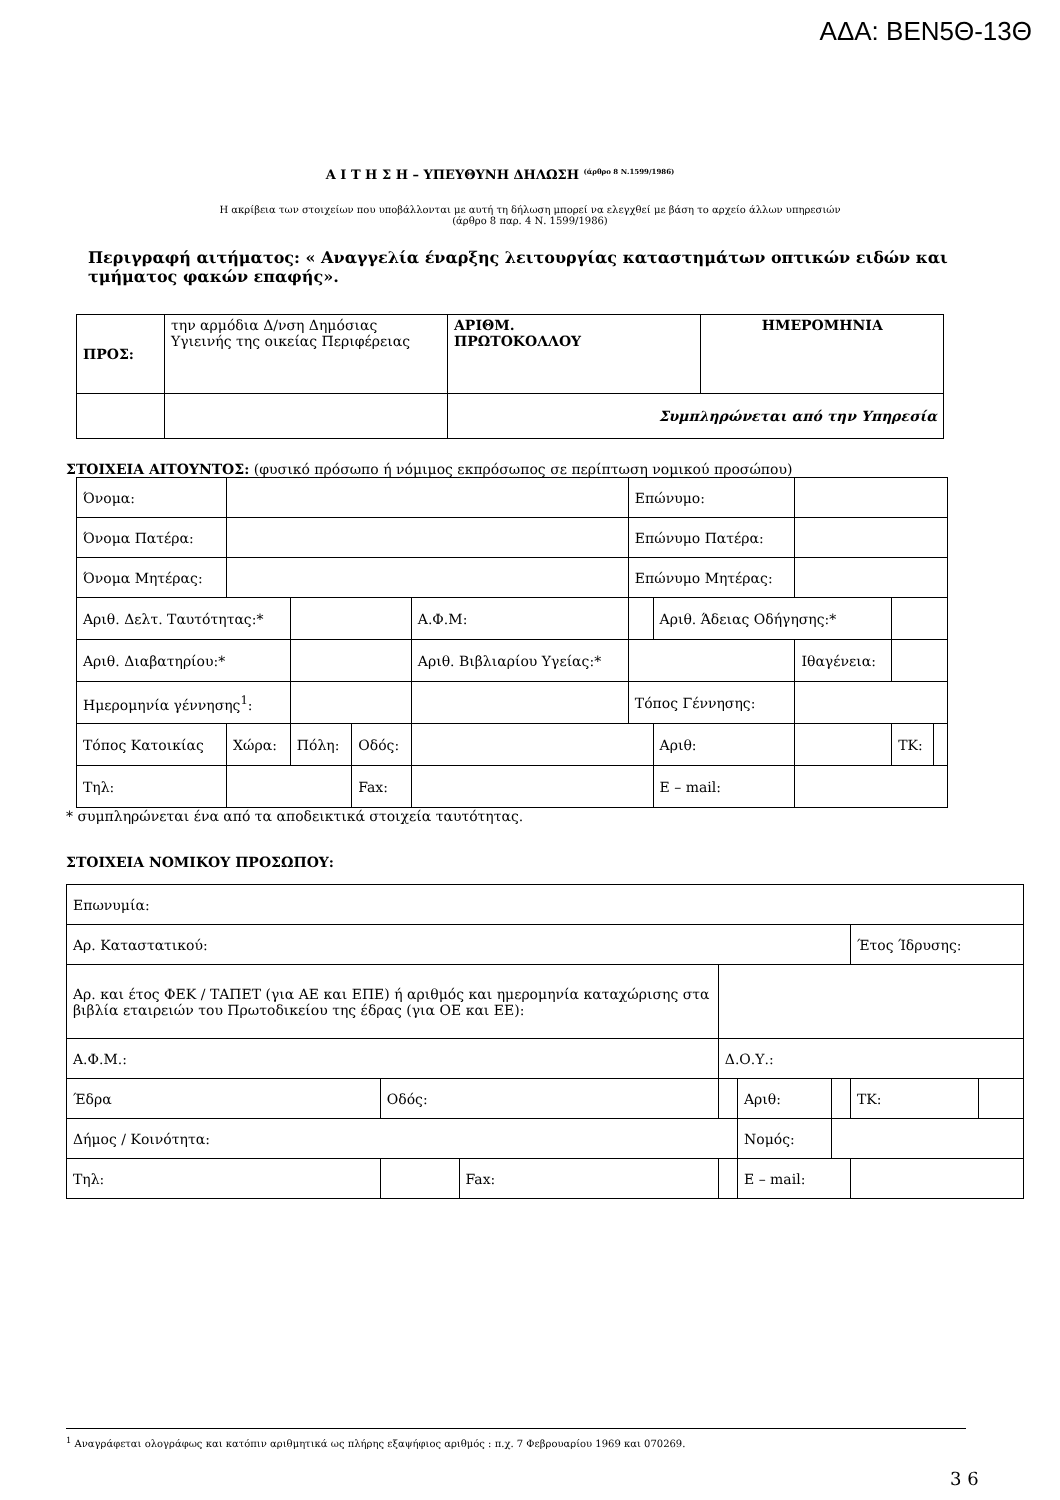ΑΔΑ: ΒΕΝ5Θ-13Θ
Α Ι Τ Η Σ Η – ΥΠΕΥΘΥΝΗ ΔΗΛΩΣΗ <sup>(άρθρο 8 Ν.1599/1986)</sup>
Η ακρίβεια των στοιχείων που υποβάλλονται με αυτή τη δήλωση μπορεί να ελεγχθεί με βάση το αρχείο άλλων υπηρεσιών
(άρθρο 8 παρ. 4 Ν. 1599/1986)
Περιγραφή αιτήματος: « Αναγγελία έναρξης λειτουργίας καταστημάτων οπτικών ειδών και τμήματος φακών επαφής».
| ΠΡΟΣ: | την αρμόδια Δ/νση Δημόσιας Υγιεινής της οικείας Περιφέρειας | ΑΡΙΘΜ. ΠΡΩΤΟΚΟΛΛΟΥ | ΗΜΕΡΟΜΗΝΙΑ |
| | | Συμπληρώνεται από την Υπηρεσία | |
ΣΤΟΙΧΕΙΑ ΑΙΤΟΥΝΤΟΣ: (φυσικό πρόσωπο ή νόμιμος εκπρόσωπος σε περίπτωση νομικού προσώπου)
| Όνομα: | | | | | Επώνυμο: | | | | |
| Όνομα Πατέρα: | | | | | Επώνυμο Πατέρα: | | | | |
| Όνομα Μητέρας: | | | | | Επώνυμο Μητέρας: | | | | |
| Αριθ. Δελτ. Ταυτότητας:* | | | | Α.Φ.Μ: | | Αριθ. Άδειας Οδήγησης:* | | | |
| Αριθ. Διαβατηρίου:* | | | | Αριθ. Βιβλιαρίου Υγείας:* | | | Ιθαγένεια: | | |
| Ημερομηνία γέννησης<sup>1</sup>: | | | | | Τόπος Γέννησης: | | | | |
| Τόπος Κατοικίας | Χώρα: | Πόλη: | Οδός: | | | Αριθ: | | ΤΚ: | |
| Τηλ: | | | Fax: | | | Ε – mail: | | | |
* συμπληρώνεται ένα από τα αποδεικτικά στοιχεία ταυτότητας.
ΣΤΟΙΧΕΙΑ ΝΟΜΙΚΟΥ ΠΡΟΣΩΠΟΥ:
| Επωνυμία: | | | | | | | | |
| Αρ. Καταστατικού: | | | | | | | Έτος Ίδρυσης: | |
| Αρ. και έτος ΦΕΚ / ΤΑΠΕΤ (για ΑΕ και ΕΠΕ) ή αριθμός και ημερομηνία καταχώρισης στα βιβλία εταιρειών του Πρωτοδικείου της έδρας (για ΟΕ και ΕΕ): | | | | | | | | |
| Α.Φ.Μ.: | | | | Δ.Ο.Υ.: | | | | |
| Έδρα | Οδός: | | | | Αριθ: | | ΤΚ: | |
| Δήμος / Κοινότητα: | | | | | Νομός: | | | |
| Τηλ: | | | Fax: | | Ε – mail: | | | |
<sup>1</sup> Αναγράφεται ολογράφως και κατόπιν αριθμητικά ως πλήρης εξαψήφιος αριθμός : π.χ. 7 Φεβρουαρίου 1969 και 070269.
3 6